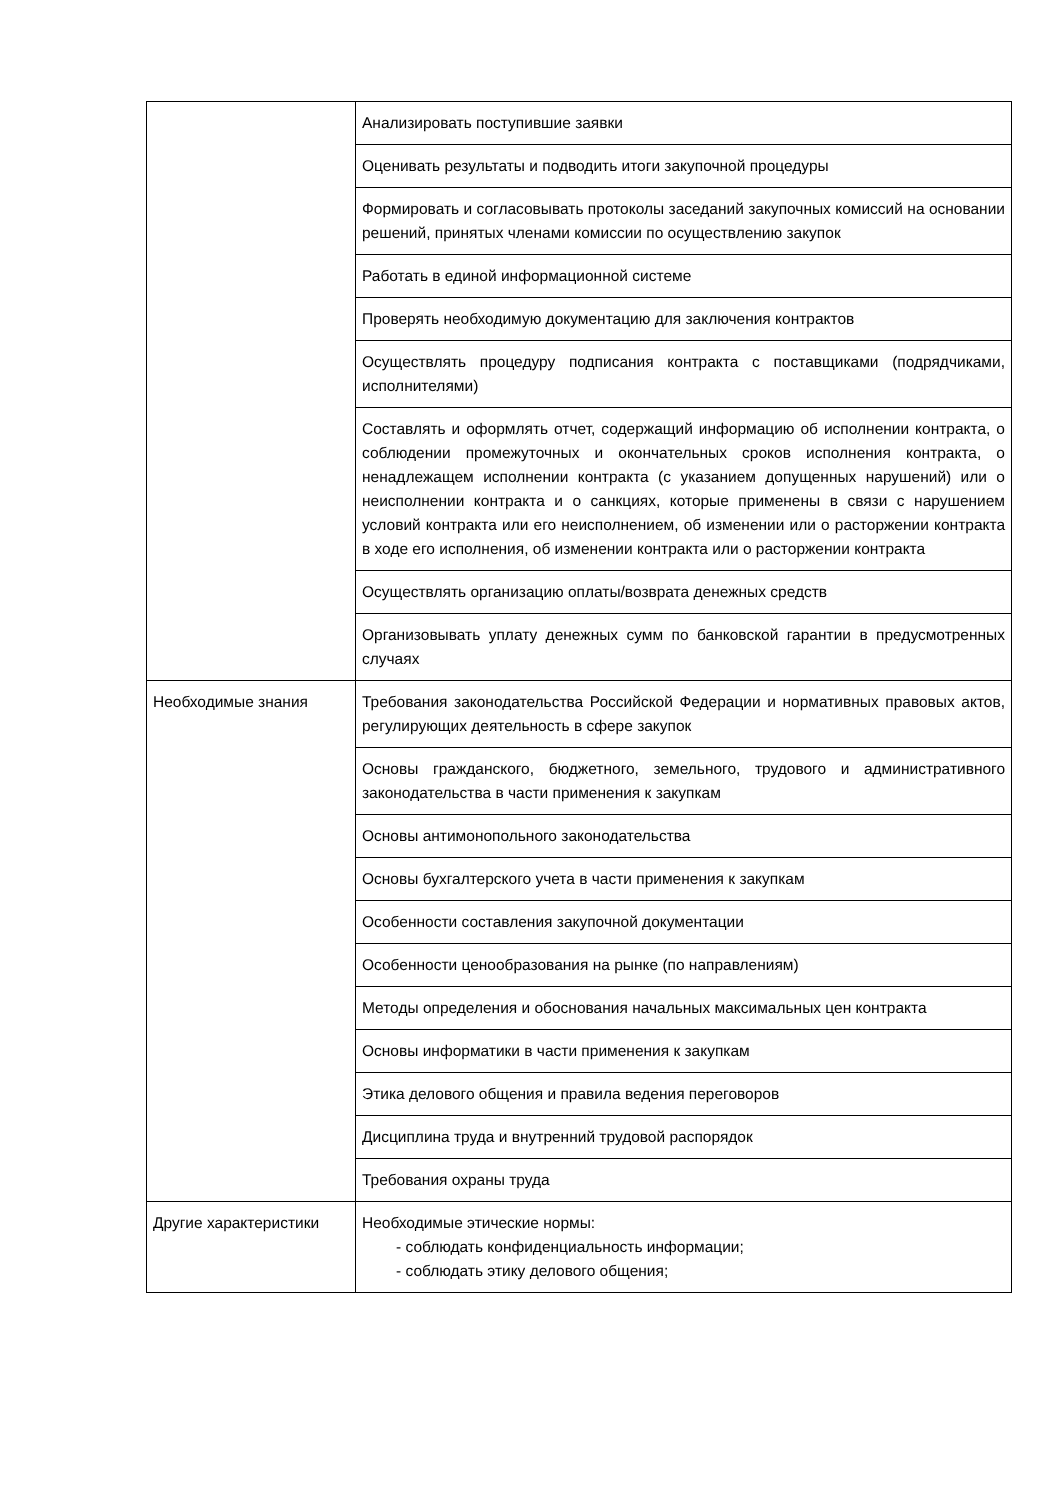| | Анализировать поступившие заявки |
| | Оценивать результаты и подводить итоги закупочной процедуры |
| | Формировать и согласовывать протоколы заседаний закупочных комиссий на основании решений, принятых членами комиссии по осуществлению закупок |
| | Работать в единой информационной системе |
| | Проверять необходимую документацию для заключения контрактов |
| | Осуществлять процедуру подписания контракта с поставщиками (подрядчиками, исполнителями) |
| | Составлять и оформлять отчет, содержащий информацию об исполнении контракта, о соблюдении промежуточных и окончательных сроков исполнения контракта, о ненадлежащем исполнении контракта (с указанием допущенных нарушений) или о неисполнении контракта и о санкциях, которые применены в связи с нарушением условий контракта или его неисполнением, об изменении или о расторжении контракта в ходе его исполнения, об изменении контракта или о расторжении контракта |
| | Осуществлять организацию оплаты/возврата денежных средств |
| | Организовывать уплату денежных сумм по банковской гарантии в предусмотренных случаях |
| Необходимые знания | Требования законодательства Российской Федерации и нормативных правовых актов, регулирующих деятельность в сфере закупок |
| | Основы гражданского, бюджетного, земельного, трудового и административного законодательства в части применения к закупкам |
| | Основы антимонопольного законодательства |
| | Основы бухгалтерского учета в части применения к закупкам |
| | Особенности составления закупочной документации |
| | Особенности ценообразования на рынке (по направлениям) |
| | Методы определения и обоснования начальных максимальных цен контракта |
| | Основы информатики в части применения к закупкам |
| | Этика делового общения и правила ведения переговоров |
| | Дисциплина труда и внутренний трудовой распорядок |
| | Требования охраны труда |
| Другие характеристики | Необходимые этические нормы: - соблюдать конфиденциальность информации; - соблюдать этику делового общения; |